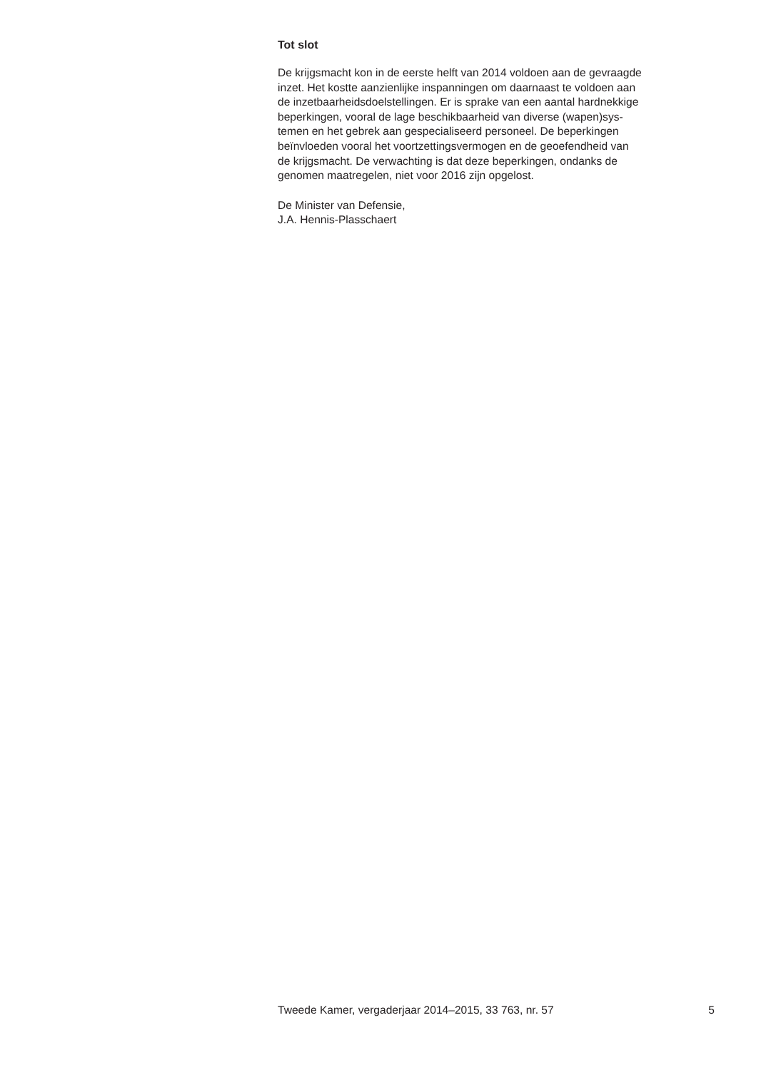Tot slot
De krijgsmacht kon in de eerste helft van 2014 voldoen aan de gevraagde
inzet. Het kostte aanzienlijke inspanningen om daarnaast te voldoen aan
de inzetbaarheidsdoelstellingen. Er is sprake van een aantal hardnekkige
beperkingen, vooral de lage beschikbaarheid van diverse (wapen)sys-
temen en het gebrek aan gespecialiseerd personeel. De beperkingen
beïnvloeden vooral het voortzettingsvermogen en de geoefendheid van
de krijgsmacht. De verwachting is dat deze beperkingen, ondanks de
genomen maatregelen, niet voor 2016 zijn opgelost.
De Minister van Defensie,
J.A. Hennis-Plasschaert
Tweede Kamer, vergaderjaar 2014–2015, 33 763, nr. 57 5